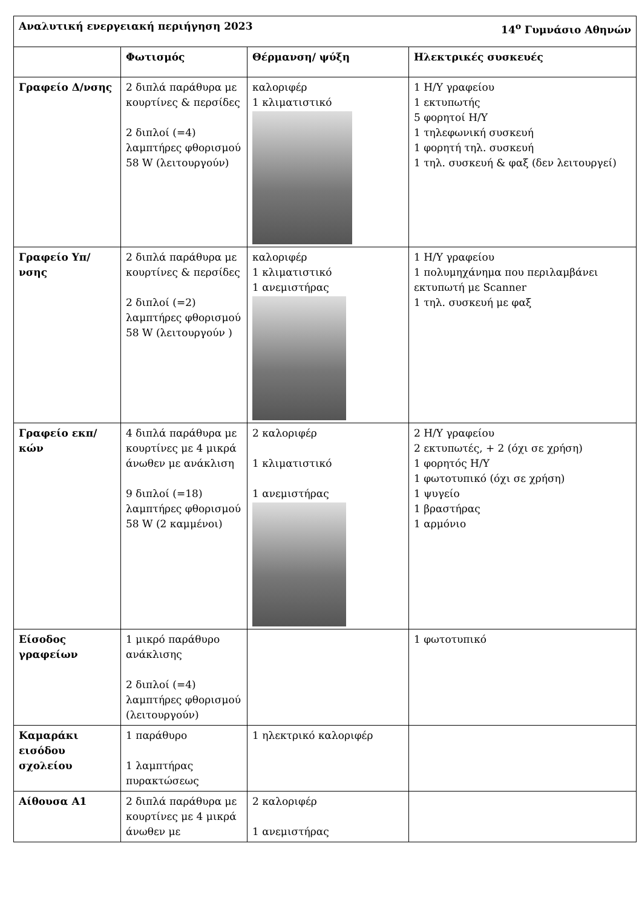| Αναλυτική ενεργειακή περιήγηση 2023 14<sup>ο</sup> Γυμνάσιο Αθηνών | | | |
| | Φωτισμός | Θέρμανση/ ψύξη | Ηλεκτρικές συσκευές |
| Γραφείο Δ/νσης | 2 διπλά παράθυρα με κουρτίνες & περσίδες 2 διπλοί (=4) λαμπτήρες φθορισμού 58 W (λειτουργούν) | καλοριφέρ 1 κλιματιστικό | 1 Η/Υ γραφείου 1 εκτυπωτής 5 φορητοί Η/Υ 1 τηλεφωνική συσκευή 1 φορητή τηλ. συσκευή 1 τηλ. συσκευή & φαξ (δεν λειτουργεί) |
| Γραφείο Υπ/νσης | 2 διπλά παράθυρα με κουρτίνες & περσίδες 2 διπλοί (=2) λαμπτήρες φθορισμού 58 W (λειτουργούν ) | καλοριφέρ 1 κλιματιστικό 1 ανεμιστήρας | 1 Η/Υ γραφείου 1 πολυμηχάνημα που περιλαμβάνει εκτυπωτή με Scanner 1 τηλ. συσκευή με φαξ |
| Γραφείο εκπ/κών | 4 διπλά παράθυρα με κουρτίνες με 4 μικρά άνωθεν με ανάκλιση 9 διπλοί (=18) λαμπτήρες φθορισμού 58 W (2 καμμένοι) | 2 καλοριφέρ 1 κλιματιστικό 1 ανεμιστήρας | 2 Η/Υ γραφείου 2 εκτυπωτές, + 2 (όχι σε χρήση) 1 φορητός Η/Υ 1 φωτοτυπικό (όχι σε χρήση) 1 ψυγείο 1 βραστήρας 1 αρμόνιο |
| Είσοδος γραφείων | 1 μικρό παράθυρο ανάκλισης 2 διπλοί (=4) λαμπτήρες φθορισμού (λειτουργούν) | | 1 φωτοτυπικό |
| Καμαράκι εισόδου σχολείου | 1 παράθυρο 1 λαμπτήρας πυρακτώσεως | 1 ηλεκτρικό καλοριφέρ | |
| Αίθουσα Α1 | 2 διπλά παράθυρα με κουρτίνες με 4 μικρά άνωθεν με | 2 καλοριφέρ 1 ανεμιστήρας | |